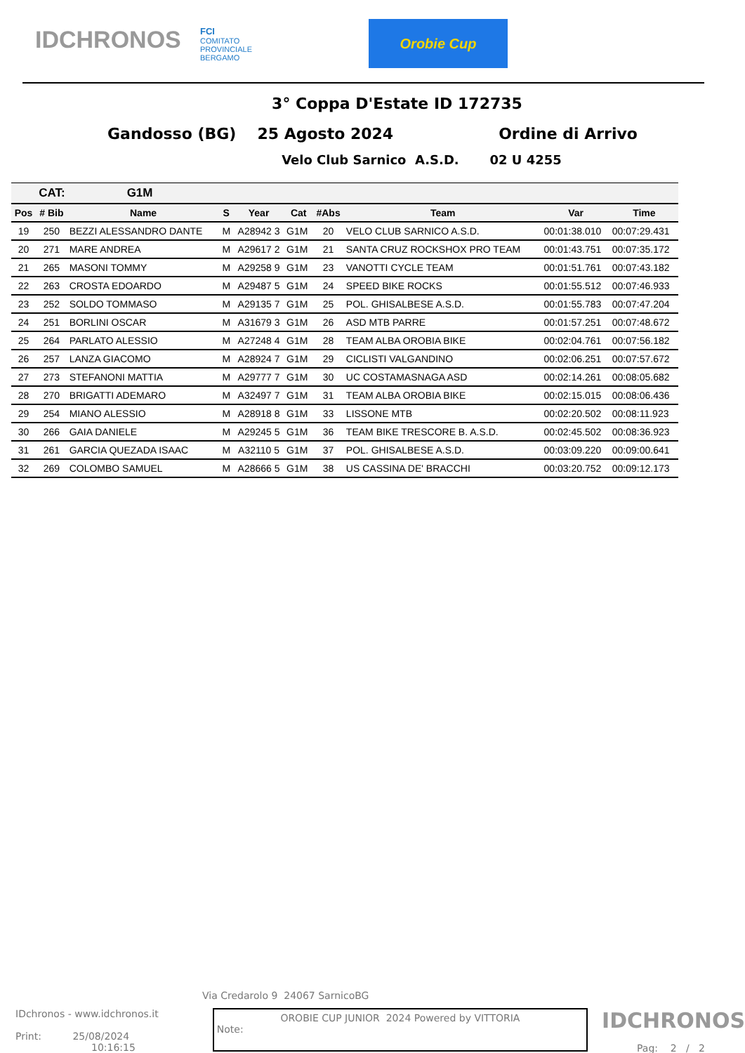IDCHRONOS
FCI
COMITATO
PROVINCIALE
BERGAMO
Orobie Cup
3° Coppa D'Estate ID 172735
Gandosso (BG) 25 Agosto 2024 Ordine di Arrivo
Velo Club Sarnico A.S.D. 02 U 4255
| CAT: | | G1M | | | | | | | |
| --- | --- | --- | --- | --- | --- | --- | --- | --- | --- |
| Pos | # Bib | Name | S | Year | Cat | #Abs | Team | Var | Time |
| 19 | 250 | BEZZI ALESSANDRO DANTE | M | A28942 3 | G1M | 20 | VELO CLUB SARNICO A.S.D. | 00:01:38.010 | 00:07:29.431 |
| 20 | 271 | MARE ANDREA | M | A29617 2 | G1M | 21 | SANTA CRUZ ROCKSHOX PRO TEAM | 00:01:43.751 | 00:07:35.172 |
| 21 | 265 | MASONI TOMMY | M | A29258 9 | G1M | 23 | VANOTTI CYCLE TEAM | 00:01:51.761 | 00:07:43.182 |
| 22 | 263 | CROSTA EDOARDO | M | A29487 5 | G1M | 24 | SPEED BIKE ROCKS | 00:01:55.512 | 00:07:46.933 |
| 23 | 252 | SOLDO TOMMASO | M | A29135 7 | G1M | 25 | POL. GHISALBESE A.S.D. | 00:01:55.783 | 00:07:47.204 |
| 24 | 251 | BORLINI OSCAR | M | A31679 3 | G1M | 26 | ASD MTB PARRE | 00:01:57.251 | 00:07:48.672 |
| 25 | 264 | PARLATO ALESSIO | M | A27248 4 | G1M | 28 | TEAM ALBA OROBIA BIKE | 00:02:04.761 | 00:07:56.182 |
| 26 | 257 | LANZA GIACOMO | M | A28924 7 | G1M | 29 | CICLISTI VALGANDINO | 00:02:06.251 | 00:07:57.672 |
| 27 | 273 | STEFANONI MATTIA | M | A29777 7 | G1M | 30 | UC COSTAMASNAGA ASD | 00:02:14.261 | 00:08:05.682 |
| 28 | 270 | BRIGATTI ADEMARO | M | A32497 7 | G1M | 31 | TEAM ALBA OROBIA BIKE | 00:02:15.015 | 00:08:06.436 |
| 29 | 254 | MIANO ALESSIO | M | A28918 8 | G1M | 33 | LISSONE MTB | 00:02:20.502 | 00:08:11.923 |
| 30 | 266 | GAIA DANIELE | M | A29245 5 | G1M | 36 | TEAM BIKE TRESCORE B. A.S.D. | 00:02:45.502 | 00:08:36.923 |
| 31 | 261 | GARCIA QUEZADA ISAAC | M | A32110 5 | G1M | 37 | POL. GHISALBESE A.S.D. | 00:03:09.220 | 00:09:00.641 |
| 32 | 269 | COLOMBO SAMUEL | M | A28666 5 | G1M | 38 | US CASSINA DE' BRACCHI | 00:03:20.752 | 00:09:12.173 |
Via Credarolo 9 24067 SarnicoBG
IDchronos - www.idchronos.it
Print: 25/08/2024
10:16:15
OROBIE CUP JUNIOR 2024 Powered by VITTORIA
Note:
IDCHRONOS
Pag: 2 / 2